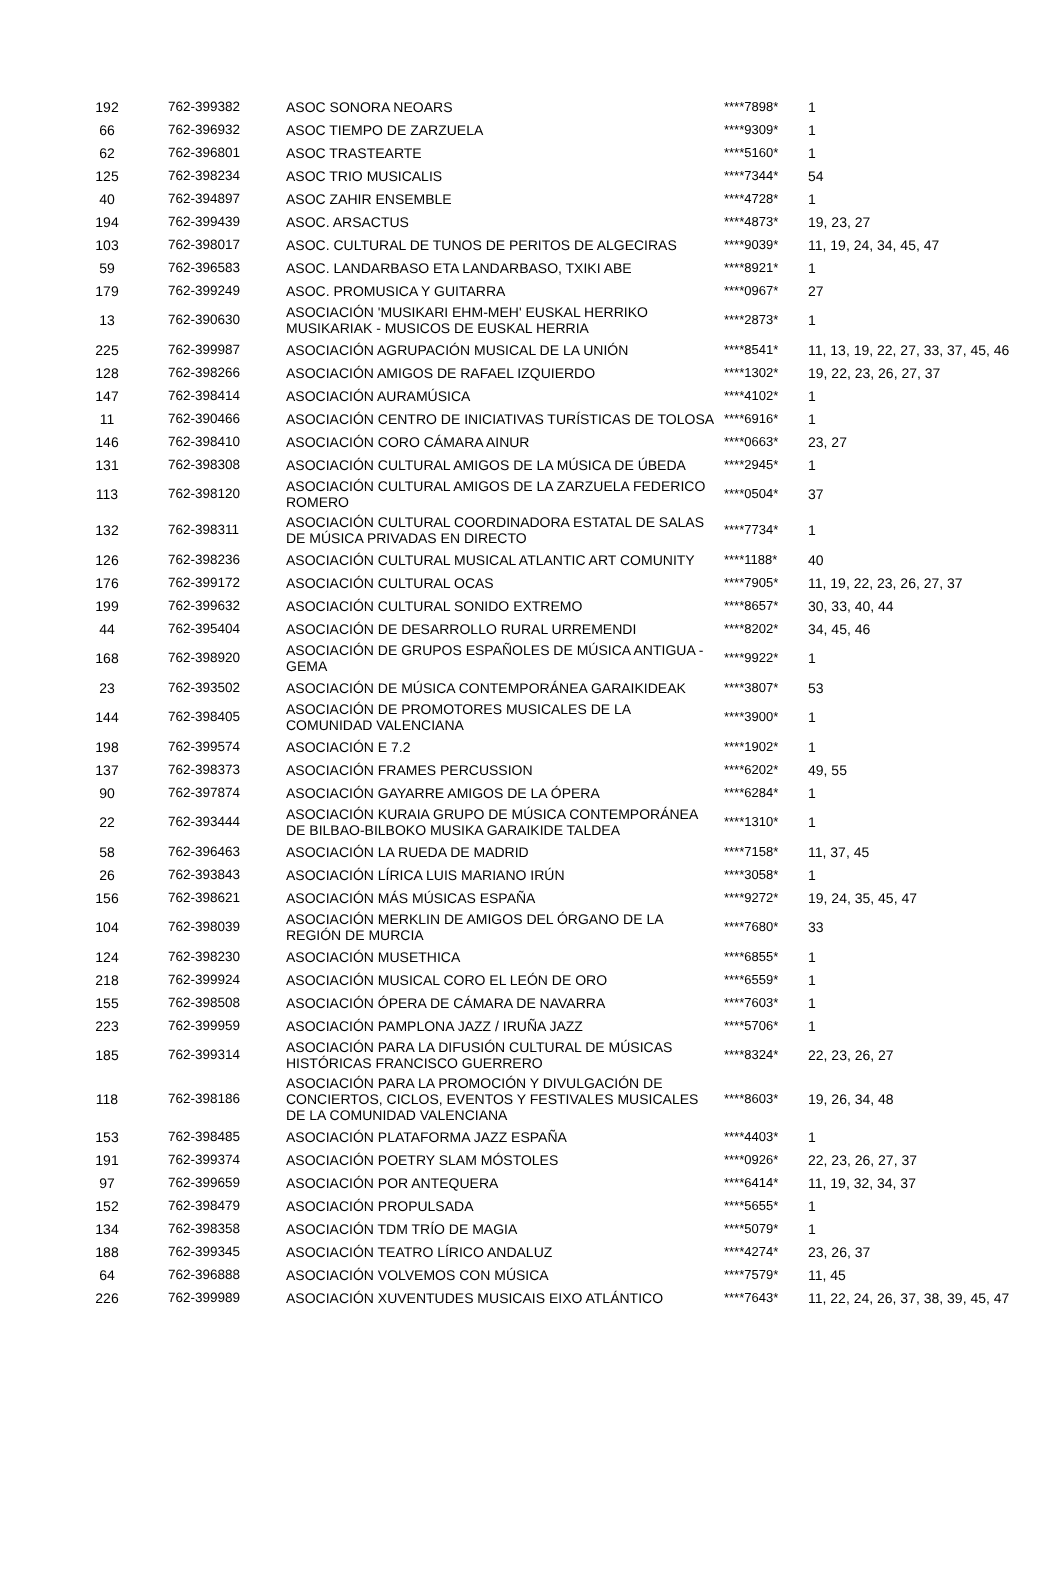| 192 | 762-399382 | ASOC SONORA NEOARS | ****7898* | 1 |
| 66 | 762-396932 | ASOC TIEMPO DE ZARZUELA | ****9309* | 1 |
| 62 | 762-396801 | ASOC TRASTEARTE | ****5160* | 1 |
| 125 | 762-398234 | ASOC TRIO MUSICALIS | ****7344* | 54 |
| 40 | 762-394897 | ASOC ZAHIR ENSEMBLE | ****4728* | 1 |
| 194 | 762-399439 | ASOC. ARSACTUS | ****4873* | 19, 23, 27 |
| 103 | 762-398017 | ASOC. CULTURAL DE TUNOS DE PERITOS DE ALGECIRAS | ****9039* | 11, 19, 24, 34, 45, 47 |
| 59 | 762-396583 | ASOC. LANDARBASO ETA LANDARBASO, TXIKI ABE | ****8921* | 1 |
| 179 | 762-399249 | ASOC. PROMUSICA Y GUITARRA | ****0967* | 27 |
| 13 | 762-390630 | ASOCIACIÓN 'MUSIKARI EHM-MEH' EUSKAL HERRIKO MUSIKARIAK - MUSICOS DE EUSKAL HERRIA | ****2873* | 1 |
| 225 | 762-399987 | ASOCIACIÓN AGRUPACIÓN MUSICAL DE LA UNIÓN | ****8541* | 11, 13, 19, 22, 27, 33, 37, 45, 46 |
| 128 | 762-398266 | ASOCIACIÓN AMIGOS DE RAFAEL IZQUIERDO | ****1302* | 19, 22, 23, 26, 27, 37 |
| 147 | 762-398414 | ASOCIACIÓN AURAMÚSICA | ****4102* | 1 |
| 11 | 762-390466 | ASOCIACIÓN CENTRO DE INICIATIVAS TURÍSTICAS DE TOLOSA | ****6916* | 1 |
| 146 | 762-398410 | ASOCIACIÓN CORO CÁMARA AINUR | ****0663* | 23, 27 |
| 131 | 762-398308 | ASOCIACIÓN CULTURAL AMIGOS DE LA MÚSICA DE ÚBEDA | ****2945* | 1 |
| 113 | 762-398120 | ASOCIACIÓN CULTURAL AMIGOS DE LA ZARZUELA FEDERICO ROMERO | ****0504* | 37 |
| 132 | 762-398311 | ASOCIACIÓN CULTURAL COORDINADORA ESTATAL DE SALAS DE MÚSICA PRIVADAS EN DIRECTO | ****7734* | 1 |
| 126 | 762-398236 | ASOCIACIÓN CULTURAL MUSICAL ATLANTIC ART COMUNITY | ****1188* | 40 |
| 176 | 762-399172 | ASOCIACIÓN CULTURAL OCAS | ****7905* | 11, 19, 22, 23, 26, 27, 37 |
| 199 | 762-399632 | ASOCIACIÓN CULTURAL SONIDO EXTREMO | ****8657* | 30, 33, 40, 44 |
| 44 | 762-395404 | ASOCIACIÓN DE DESARROLLO RURAL URREMENDI | ****8202* | 34, 45, 46 |
| 168 | 762-398920 | ASOCIACIÓN DE GRUPOS ESPAÑOLES DE MÚSICA ANTIGUA - GEMA | ****9922* | 1 |
| 23 | 762-393502 | ASOCIACIÓN DE MÚSICA CONTEMPORÁNEA GARAIKIDEAK | ****3807* | 53 |
| 144 | 762-398405 | ASOCIACIÓN DE PROMOTORES MUSICALES DE LA COMUNIDAD VALENCIANA | ****3900* | 1 |
| 198 | 762-399574 | ASOCIACIÓN E 7.2 | ****1902* | 1 |
| 137 | 762-398373 | ASOCIACIÓN FRAMES PERCUSSION | ****6202* | 49, 55 |
| 90 | 762-397874 | ASOCIACIÓN GAYARRE AMIGOS DE LA ÓPERA | ****6284* | 1 |
| 22 | 762-393444 | ASOCIACIÓN KURAIA GRUPO DE MÚSICA CONTEMPORÁNEA DE BILBAO-BILBOKO MUSIKA GARAIKIDE TALDEA | ****1310* | 1 |
| 58 | 762-396463 | ASOCIACIÓN LA RUEDA DE MADRID | ****7158* | 11, 37, 45 |
| 26 | 762-393843 | ASOCIACIÓN LÍRICA LUIS MARIANO IRÚN | ****3058* | 1 |
| 156 | 762-398621 | ASOCIACIÓN MÁS MÚSICAS ESPAÑA | ****9272* | 19, 24, 35, 45, 47 |
| 104 | 762-398039 | ASOCIACIÓN MERKLIN DE AMIGOS DEL ÓRGANO DE LA REGIÓN DE MURCIA | ****7680* | 33 |
| 124 | 762-398230 | ASOCIACIÓN MUSETHICA | ****6855* | 1 |
| 218 | 762-399924 | ASOCIACIÓN MUSICAL CORO EL LEÓN DE ORO | ****6559* | 1 |
| 155 | 762-398508 | ASOCIACIÓN ÓPERA DE CÁMARA DE NAVARRA | ****7603* | 1 |
| 223 | 762-399959 | ASOCIACIÓN PAMPLONA JAZZ / IRUÑA JAZZ | ****5706* | 1 |
| 185 | 762-399314 | ASOCIACIÓN PARA LA DIFUSIÓN CULTURAL DE MÚSICAS HISTÓRICAS FRANCISCO GUERRERO | ****8324* | 22, 23, 26, 27 |
| 118 | 762-398186 | ASOCIACIÓN PARA LA PROMOCIÓN Y DIVULGACIÓN DE CONCIERTOS, CICLOS, EVENTOS Y FESTIVALES MUSICALES DE LA COMUNIDAD VALENCIANA | ****8603* | 19, 26, 34, 48 |
| 153 | 762-398485 | ASOCIACIÓN PLATAFORMA JAZZ ESPAÑA | ****4403* | 1 |
| 191 | 762-399374 | ASOCIACIÓN POETRY SLAM MÓSTOLES | ****0926* | 22, 23, 26, 27, 37 |
| 97 | 762-399659 | ASOCIACIÓN POR ANTEQUERA | ****6414* | 11, 19, 32, 34, 37 |
| 152 | 762-398479 | ASOCIACIÓN PROPULSADA | ****5655* | 1 |
| 134 | 762-398358 | ASOCIACIÓN TDM TRÍO DE MAGIA | ****5079* | 1 |
| 188 | 762-399345 | ASOCIACIÓN TEATRO LÍRICO ANDALUZ | ****4274* | 23, 26, 37 |
| 64 | 762-396888 | ASOCIACIÓN VOLVEMOS CON MÚSICA | ****7579* | 11, 45 |
| 226 | 762-399989 | ASOCIACIÓN XUVENTUDES MUSICAIS EIXO ATLÁNTICO | ****7643* | 11, 22, 24, 26, 37, 38, 39, 45, 47 |